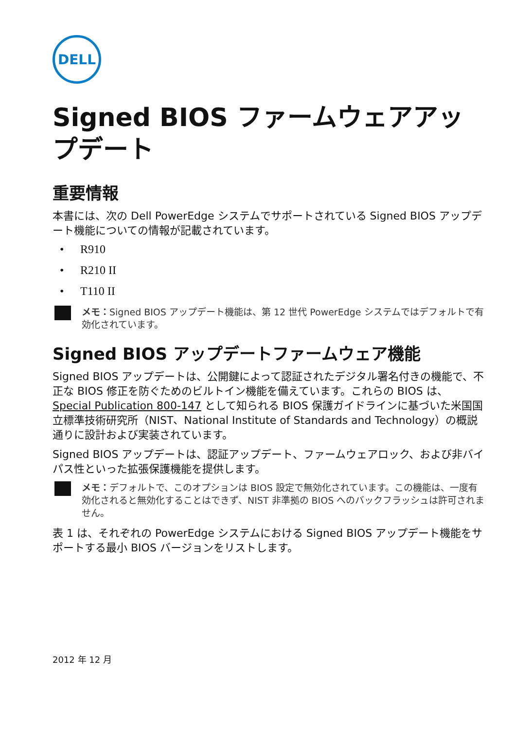DELL
Signed BIOS ファームウェアアップデート
重要情報
本書には、次の Dell PowerEdge システムでサポートされている Signed BIOS アップデート機能についての情報が記載されています。
• R910
• R210 II
• T110 II
メモ：Signed BIOS アップデート機能は、第 12 世代 PowerEdge システムではデフォルトで有効化されています。
Signed BIOS アップデートファームウェア機能
Signed BIOS アップデートは、公開鍵によって認証されたデジタル署名付きの機能で、不正な BIOS 修正を防ぐためのビルトイン機能を備えています。これらの BIOS は、Special Publication 800-147 として知られる BIOS 保護ガイドラインに基づいた米国国立標準技術研究所（NIST、National Institute of Standards and Technology）の概説通りに設計および実装されています。
Signed BIOS アップデートは、認証アップデート、ファームウェアロック、および非バイパス性といった拡張保護機能を提供します。
メモ：デフォルトで、このオプションは BIOS 設定で無効化されています。この機能は、一度有効化されると無効化することはできず、NIST 非準拠の BIOS へのバックフラッシュは許可されません。
表 1 は、それぞれの PowerEdge システムにおける Signed BIOS アップデート機能をサポートする最小 BIOS バージョンをリストします。
2012 年 12 月